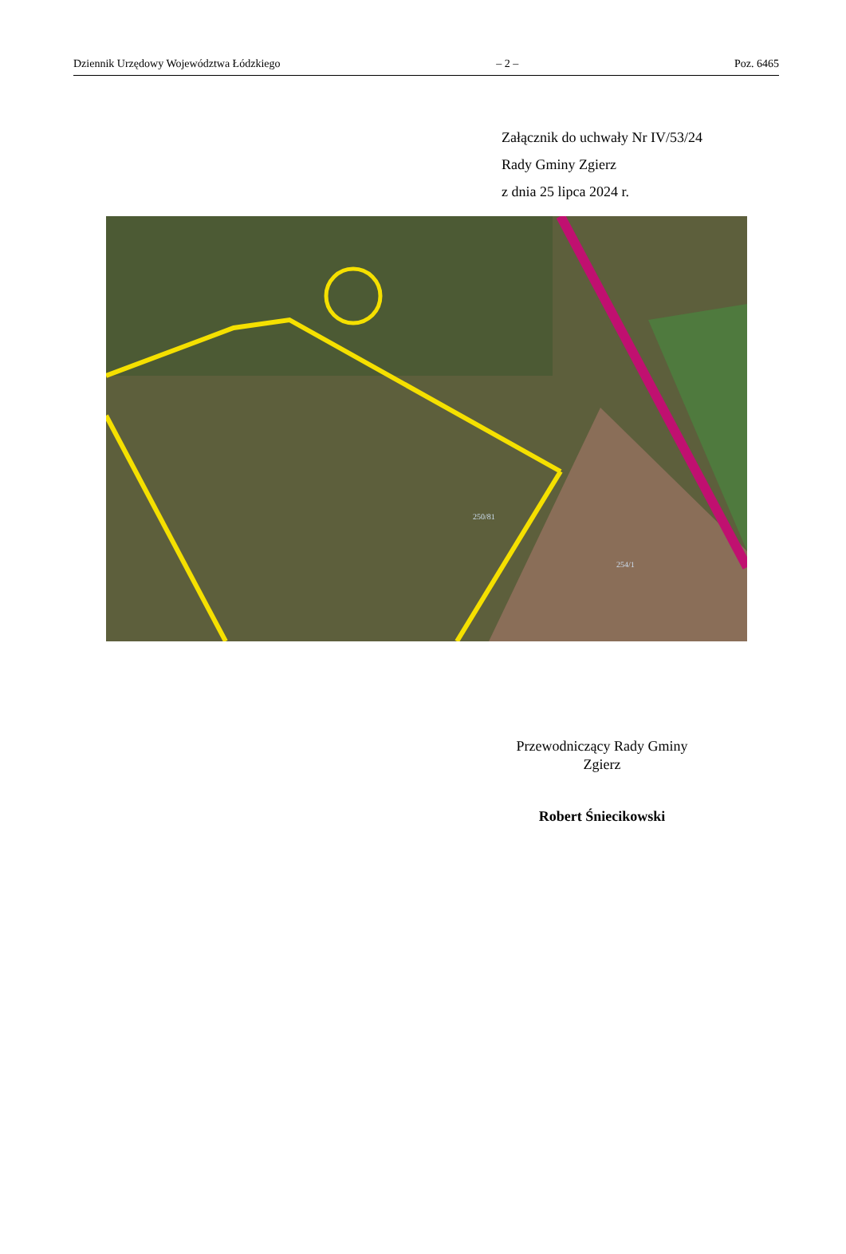Dziennik Urzędowy Województwa Łódzkiego – 2 – Poz. 6465
Załącznik do uchwały Nr IV/53/24
Rady Gminy Zgierz
z dnia 25 lipca 2024 r.
250/81
254/1
Przewodniczący Rady Gminy
Zgierz
Robert Śniecikowski